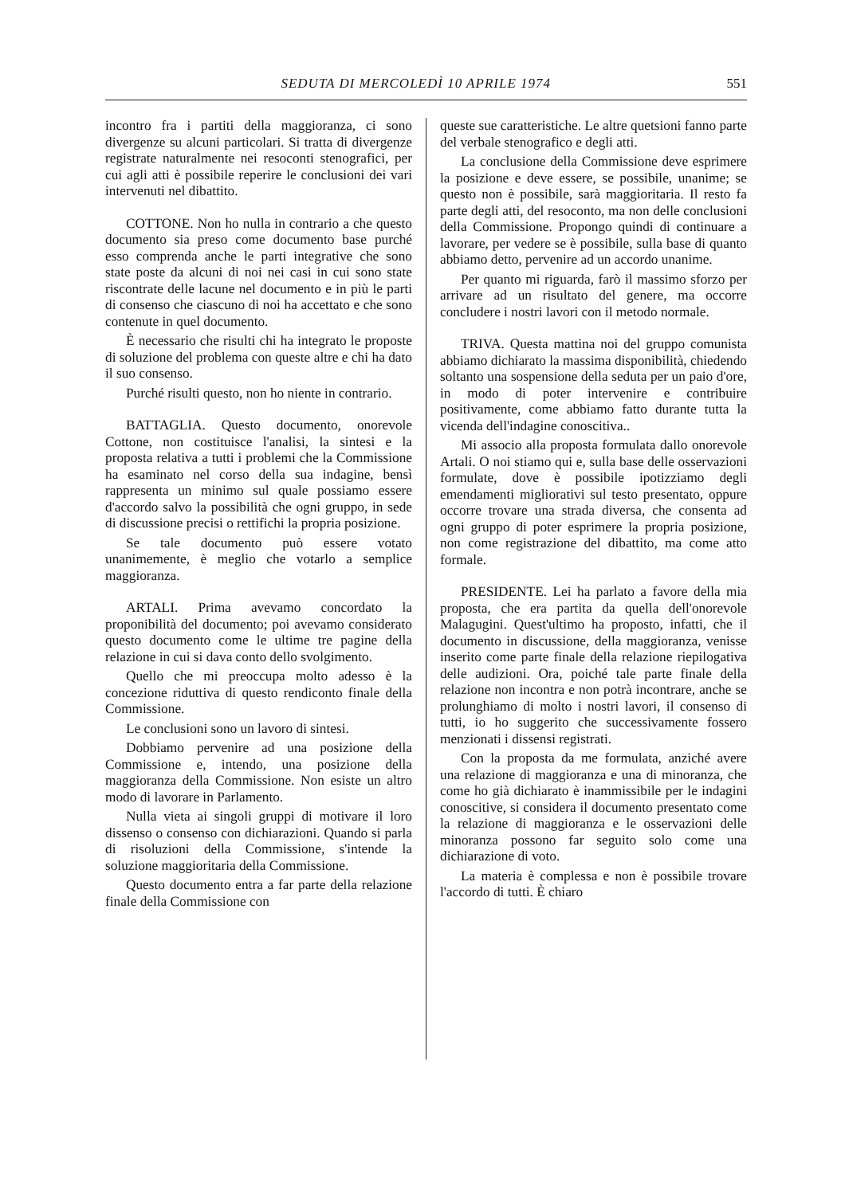SEDUTA DI MERCOLEDÌ 10 APRILE 1974 551
incontro fra i partiti della maggioranza, ci sono divergenze su alcuni particolari. Si tratta di divergenze registrate naturalmente nei resoconti stenografici, per cui agli atti è possibile reperire le conclusioni dei vari intervenuti nel dibattito.
COTTONE. Non ho nulla in contrario a che questo documento sia preso come documento base purché esso comprenda anche le parti integrative che sono state poste da alcuni di noi nei casi in cui sono state riscontrate delle lacune nel documento e in più le parti di consenso che ciascuno di noi ha accettato e che sono contenute in quel documento.
È necessario che risulti chi ha integrato le proposte di soluzione del problema con queste altre e chi ha dato il suo consenso.
Purché risulti questo, non ho niente in contrario.
BATTAGLIA. Questo documento, onorevole Cottone, non costituisce l'analisi, la sintesi e la proposta relativa a tutti i problemi che la Commissione ha esaminato nel corso della sua indagine, bensì rappresenta un minimo sul quale possiamo essere d'accordo salvo la possibilità che ogni gruppo, in sede di discussione precisi o rettifichi la propria posizione.
Se tale documento può essere votato unanimemente, è meglio che votarlo a semplice maggioranza.
ARTALI. Prima avevamo concordato la proponibilità del documento; poi avevamo considerato questo documento come le ultime tre pagine della relazione in cui si dava conto dello svolgimento.
Quello che mi preoccupa molto adesso è la concezione riduttiva di questo rendiconto finale della Commissione.
Le conclusioni sono un lavoro di sintesi.
Dobbiamo pervenire ad una posizione della Commissione e, intendo, una posizione della maggioranza della Commissione. Non esiste un altro modo di lavorare in Parlamento.
Nulla vieta ai singoli gruppi di motivare il loro dissenso o consenso con dichiarazioni. Quando si parla di risoluzioni della Commissione, s'intende la soluzione maggioritaria della Commissione.
Questo documento entra a far parte della relazione finale della Commissione con
queste sue caratteristiche. Le altre quetsioni fanno parte del verbale stenografico e degli atti.
La conclusione della Commissione deve esprimere la posizione e deve essere, se possibile, unanime; se questo non è possibile, sarà maggioritaria. Il resto fa parte degli atti, del resoconto, ma non delle conclusioni della Commissione. Propongo quindi di continuare a lavorare, per vedere se è possibile, sulla base di quanto abbiamo detto, pervenire ad un accordo unanime.
Per quanto mi riguarda, farò il massimo sforzo per arrivare ad un risultato del genere, ma occorre concludere i nostri lavori con il metodo normale.
TRIVA. Questa mattina noi del gruppo comunista abbiamo dichiarato la massima disponibilità, chiedendo soltanto una sospensione della seduta per un paio d'ore, in modo di poter intervenire e contribuire positivamente, come abbiamo fatto durante tutta la vicenda dell'indagine conoscitiva..
Mi associo alla proposta formulata dallo onorevole Artali. O noi stiamo qui e, sulla base delle osservazioni formulate, dove è possibile ipotizziamo degli emendamenti migliorativi sul testo presentato, oppure occorre trovare una strada diversa, che consenta ad ogni gruppo di poter esprimere la propria posizione, non come registrazione del dibattito, ma come atto formale.
PRESIDENTE. Lei ha parlato a favore della mia proposta, che era partita da quella dell'onorevole Malagugini. Quest'ultimo ha proposto, infatti, che il documento in discussione, della maggioranza, venisse inserito come parte finale della relazione riepilogativa delle audizioni. Ora, poiché tale parte finale della relazione non incontra e non potrà incontrare, anche se prolunghiamo di molto i nostri lavori, il consenso di tutti, io ho suggerito che successivamente fossero menzionati i dissensi registrati.
Con la proposta da me formulata, anziché avere una relazione di maggioranza e una di minoranza, che come ho già dichiarato è inammissibile per le indagini conoscitive, si considera il documento presentato come la relazione di maggioranza e le osservazioni delle minoranza possono far seguito solo come una dichiarazione di voto.
La materia è complessa e non è possibile trovare l'accordo di tutti. È chiaro